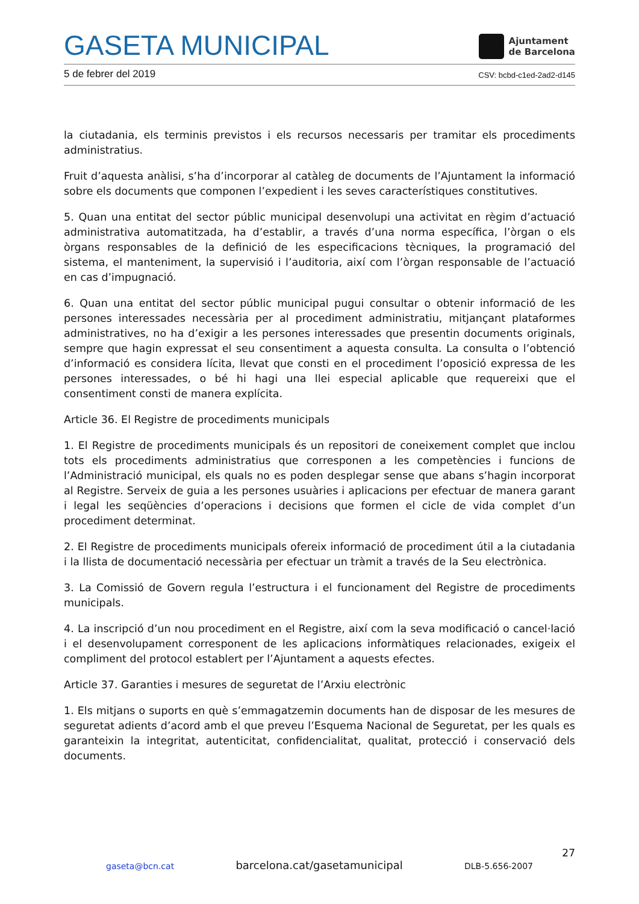GASETA MUNICIPAL
Ajuntament
de Barcelona
5 de febrer del 2019 CSV: bcbd-c1ed-2ad2-d145
la ciutadania, els terminis previstos i els recursos necessaris per tramitar els procediments administratius.
Fruit d’aquesta anàlisi, s’ha d’incorporar al catàleg de documents de l’Ajuntament la informació sobre els documents que componen l’expedient i les seves característiques constitutives.
5. Quan una entitat del sector públic municipal desenvolupi una activitat en règim d’actuació administrativa automatitzada, ha d’establir, a través d’una norma específica, l’òrgan o els òrgans responsables de la definició de les especificacions tècniques, la programació del sistema, el manteniment, la supervisió i l’auditoria, així com l’òrgan responsable de l’actuació en cas d’impugnació.
6. Quan una entitat del sector públic municipal pugui consultar o obtenir informació de les persones interessades necessària per al procediment administratiu, mitjançant plataformes administratives, no ha d’exigir a les persones interessades que presentin documents originals, sempre que hagin expressat el seu consentiment a aquesta consulta. La consulta o l’obtenció d’informació es considera lícita, llevat que consti en el procediment l’oposició expressa de les persones interessades, o bé hi hagi una llei especial aplicable que requereixi que el consentiment consti de manera explícita.
Article 36. El Registre de procediments municipals
1. El Registre de procediments municipals és un repositori de coneixement complet que inclou tots els procediments administratius que corresponen a les competències i funcions de l’Administració municipal, els quals no es poden desplegar sense que abans s’hagin incorporat al Registre. Serveix de guia a les persones usuàries i aplicacions per efectuar de manera garant i legal les seqüències d’operacions i decisions que formen el cicle de vida complet d’un procediment determinat.
2. El Registre de procediments municipals ofereix informació de procediment útil a la ciutadania i la llista de documentació necessària per efectuar un tràmit a través de la Seu electrònica.
3. La Comissió de Govern regula l’estructura i el funcionament del Registre de procediments municipals.
4. La inscripció d’un nou procediment en el Registre, així com la seva modificació o cancel·lació i el desenvolupament corresponent de les aplicacions informàtiques relacionades, exigeix el compliment del protocol establert per l’Ajuntament a aquests efectes.
Article 37. Garanties i mesures de seguretat de l’Arxiu electrònic
1. Els mitjans o suports en què s’emmagatzemin documents han de disposar de les mesures de seguretat adients d’acord amb el que preveu l’Esquema Nacional de Seguretat, per les quals es garanteixin la integritat, autenticitat, confidencialitat, qualitat, protecció i conservació dels documents.
27
gaseta@bcn.cat barcelona.cat/gasetamunicipal DLB-5.656-2007